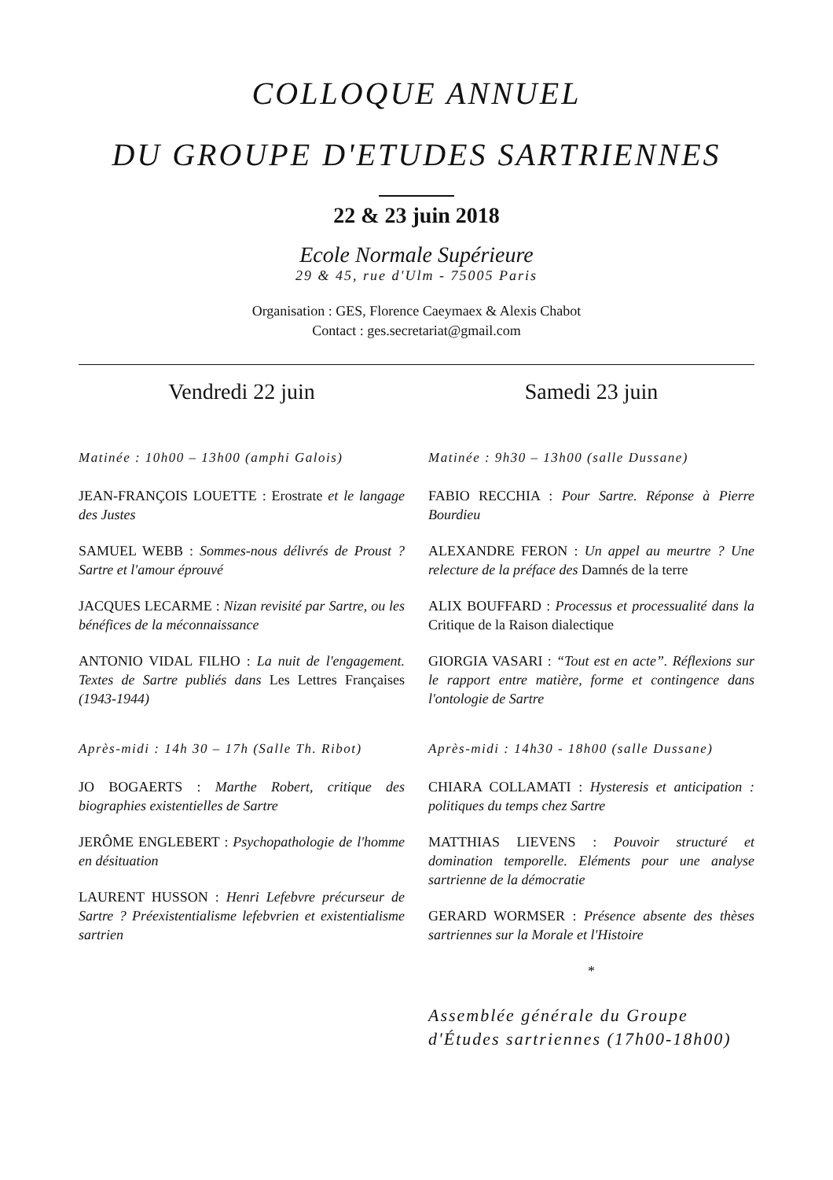COLLOQUE ANNUEL
DU GROUPE D'ETUDES SARTRIENNES
22 & 23 juin 2018
Ecole Normale Supérieure
29 & 45, rue d'Ulm - 75005 Paris
Organisation : GES, Florence Caeymaex & Alexis Chabot
Contact : ges.secretariat@gmail.com
Vendredi 22 juin
Matinée : 10h00 – 13h00 (amphi Galois)
JEAN-FRANÇOIS LOUETTE : Erostrate et le langage des Justes
SAMUEL WEBB : Sommes-nous délivrés de Proust ? Sartre et l'amour éprouvé
JACQUES LECARME : Nizan revisité par Sartre, ou les bénéfices de la méconnaissance
ANTONIO VIDAL FILHO : La nuit de l'engagement. Textes de Sartre publiés dans Les Lettres Françaises (1943-1944)
Après-midi : 14h 30 – 17h (Salle Th. Ribot)
JO BOGAERTS : Marthe Robert, critique des biographies existentielles de Sartre
JERÔME ENGLEBERT : Psychopathologie de l'homme en désituation
LAURENT HUSSON : Henri Lefebvre précurseur de Sartre ? Préexistentialisme lefebvrien et existentialisme sartrien
Samedi 23 juin
Matinée : 9h30 – 13h00 (salle Dussane)
FABIO RECCHIA : Pour Sartre. Réponse à Pierre Bourdieu
ALEXANDRE FERON : Un appel au meurtre ? Une relecture de la préface des Damnés de la terre
ALIX BOUFFARD : Processus et processualité dans la Critique de la Raison dialectique
GIORGIA VASARI : “Tout est en acte”. Réflexions sur le rapport entre matière, forme et contingence dans l'ontologie de Sartre
Après-midi : 14h30 - 18h00 (salle Dussane)
CHIARA COLLAMATI : Hysteresis et anticipation : politiques du temps chez Sartre
MATTHIAS LIEVENS : Pouvoir structuré et domination temporelle. Eléments pour une analyse sartrienne de la démocratie
GERARD WORMSER : Présence absente des thèses sartriennes sur la Morale et l'Histoire
*
Assemblée générale du Groupe d'Études sartriennes (17h00-18h00)